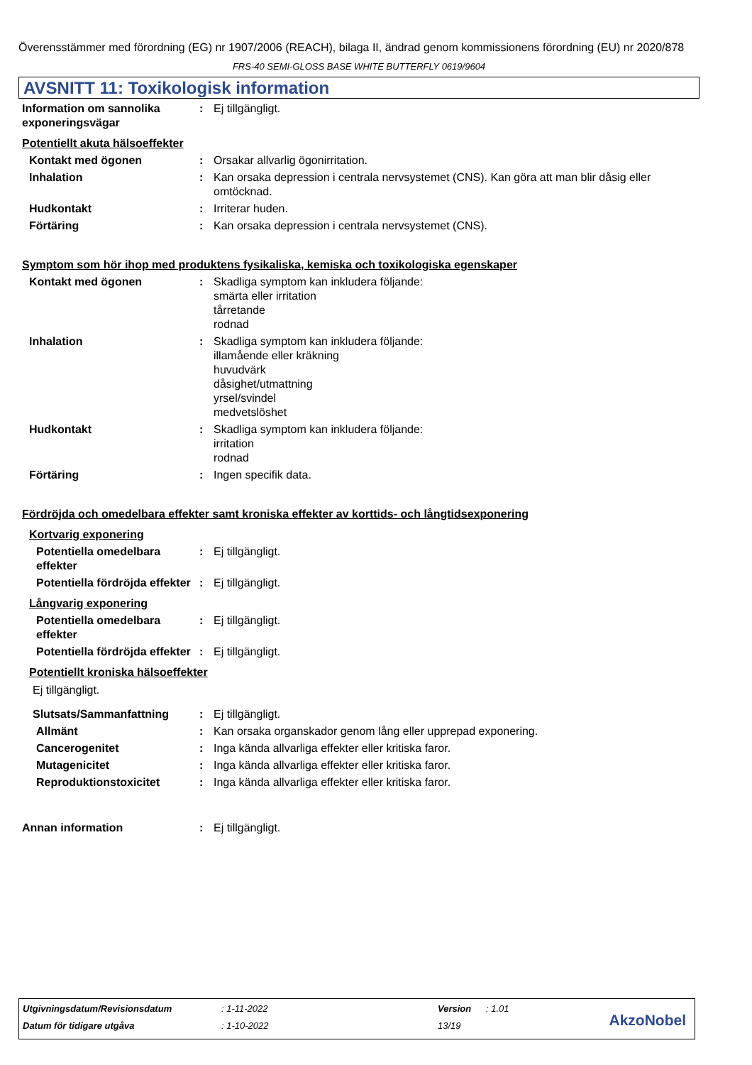Överensstämmer med förordning (EG) nr 1907/2006 (REACH), bilaga II, ändrad genom kommissionens förordning (EU) nr 2020/878
FRS-40 SEMI-GLOSS BASE WHITE BUTTERFLY 0619/9604
AVSNITT 11: Toxikologisk information
Information om sannolika exponeringsvägar
: Ej tillgängligt.
Potentiellt akuta hälsoeffekter
Kontakt med ögonen : Orsakar allvarlig ögonirritation.
Inhalation : Kan orsaka depression i centrala nervsystemet (CNS). Kan göra att man blir dåsig eller omtöcknad.
Hudkontakt : Irriterar huden.
Förtäring : Kan orsaka depression i centrala nervsystemet (CNS).
Symptom som hör ihop med produktens fysikaliska, kemiska och toxikologiska egenskaper
Kontakt med ögonen : Skadliga symptom kan inkludera följande:
smärta eller irritation
tårretande
rodnad
Inhalation : Skadliga symptom kan inkludera följande:
illamående eller kräkning
huvudvärk
dåsighet/utmattning
yrsel/svindel
medvetslöshet
Hudkontakt : Skadliga symptom kan inkludera följande:
irritation
rodnad
Förtäring : Ingen specifik data.
Fördröjda och omedelbara effekter samt kroniska effekter av korttids- och långtidsexponering
Kortvarig exponering
Potentiella omedelbara effekter
: Ej tillgängligt.
Potentiella fördröjda effekter
: Ej tillgängligt.
Långvarig exponering
Potentiella omedelbara effekter
: Ej tillgängligt.
Potentiella fördröjda effekter
: Ej tillgängligt.
Potentiellt kroniska hälsoeffekter
Ej tillgängligt.
Slutsats/Sammanfattning : Ej tillgängligt.
Allmänt : Kan orsaka organskador genom lång eller upprepad exponering.
Cancerogenitet : Inga kända allvarliga effekter eller kritiska faror.
Mutagenicitet : Inga kända allvarliga effekter eller kritiska faror.
Reproduktionstoxicitet : Inga kända allvarliga effekter eller kritiska faror.
Annan information : Ej tillgängligt.
Utgivningsdatum/Revisionsdatum: 1-11-2022 Version: 1.01
Datum för tidigare utgåva: 1-10-2022 13/19
AkzoNobel